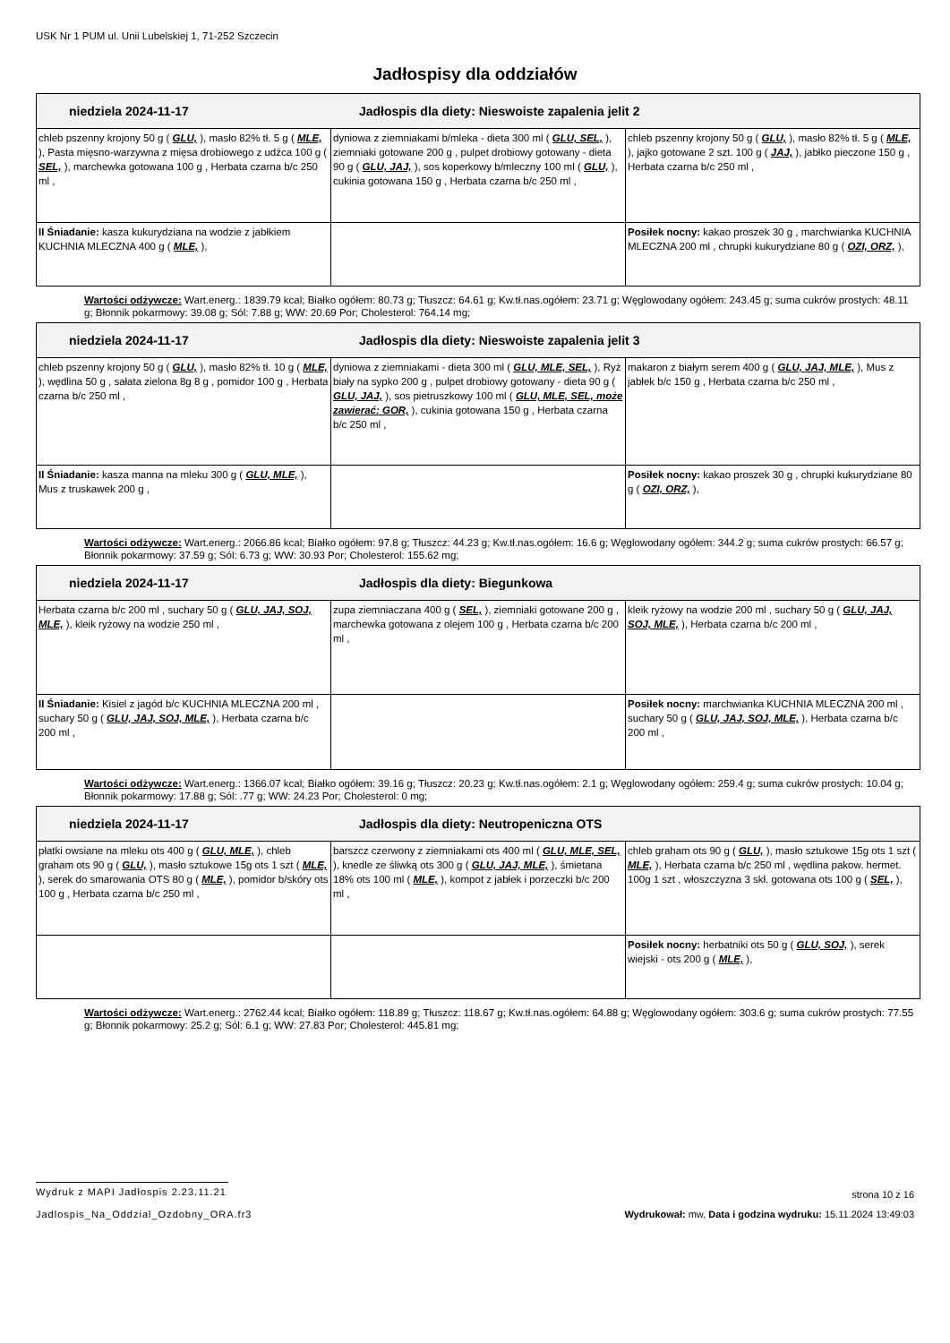USK Nr 1 PUM ul. Unii Lubelskiej 1, 71-252 Szczecin
Jadłospisy dla oddziałów
| niedziela 2024-11-17 Jadłospis dla diety: Nieswoiste zapalenia jelit 2 | | |
| chleb pszenny krojony 50 g ( GLU, ), masło 82% tł. 5 g ( MLE, ), Pasta mięsno-warzywna z mięsa drobiowego z udźca 100 g ( SEL, ), marchewka gotowana 100 g , Herbata czarna b/c 250 ml , | dyniowa z ziemniakami b/mleka - dieta 300 ml ( GLU, SEL, ), ziemniaki gotowane 200 g , pulpet drobiowy gotowany - dieta 90 g ( GLU, JAJ, ), sos koperkowy b/mleczny 100 ml ( GLU, ), cukinia gotowana 150 g , Herbata czarna b/c 250 ml , | chleb pszenny krojony 50 g ( GLU, ), masło 82% tł. 5 g ( MLE, ), jajko gotowane 2 szt. 100 g ( JAJ, ), jabłko pieczone 150 g , Herbata czarna b/c 250 ml , |
| II Śniadanie: kasza kukurydziana na wodzie z jabłkiem KUCHNIA MLECZNA 400 g ( MLE, ), | | Posiłek nocny: kakao proszek 30 g , marchwianka KUCHNIA MLECZNA 200 ml , chrupki kukurydziane 80 g ( OZI, ORZ, ), |
Wartości odżywcze: Wart.energ.: 1839.79 kcal; Białko ogółem: 80.73 g; Tłuszcz: 64.61 g; Kw.tł.nas.ogółem: 23.71 g; Węglowodany ogółem: 243.45 g; suma cukrów prostych: 48.11 g; Błonnik pokarmowy: 39.08 g; Sól: 7.88 g; WW: 20.69 Por; Cholesterol: 764.14 mg;
| niedziela 2024-11-17 Jadłospis dla diety: Nieswoiste zapalenia jelit 3 | | |
| chleb pszenny krojony 50 g ( GLU, ), masło 82% tł. 10 g ( MLE, ), wędlina 50 g , sałata zielona 8g 8 g , pomidor 100 g , Herbata czarna b/c 250 ml , | dyniowa z ziemniakami - dieta 300 ml ( GLU, MLE, SEL, ), Ryż biały na sypko 200 g , pulpet drobiowy gotowany - dieta 90 g ( GLU, JAJ, ), sos pietruszkowy 100 ml ( GLU, MLE, SEL, może zawierać: GOR, ), cukinia gotowana 150 g , Herbata czarna b/c 250 ml , | makaron z białym serem 400 g ( GLU, JAJ, MLE, ), Mus z jabłek b/c 150 g , Herbata czarna b/c 250 ml , |
| II Śniadanie: kasza manna na mleku 300 g ( GLU, MLE, ), Mus z truskawek 200 g , | | Posiłek nocny: kakao proszek 30 g , chrupki kukurydziane 80 g ( OZI, ORZ, ), |
Wartości odżywcze: Wart.energ.: 2066.86 kcal; Białko ogółem: 97.8 g; Tłuszcz: 44.23 g; Kw.tł.nas.ogółem: 16.6 g; Węglowodany ogółem: 344.2 g; suma cukrów prostych: 66.57 g; Błonnik pokarmowy: 37.59 g; Sól: 6.73 g; WW: 30.93 Por; Cholesterol: 155.62 mg;
| niedziela 2024-11-17 Jadłospis dla diety: Biegunkowa | | |
| Herbata czarna b/c 200 ml , suchary 50 g ( GLU, JAJ, SOJ, MLE, ), kleik ryżowy na wodzie 250 ml , | zupa ziemniaczana 400 g ( SEL, ), ziemniaki gotowane 200 g , marchewka gotowana z olejem 100 g , Herbata czarna b/c 200 ml , | kleik ryżowy na wodzie 200 ml , suchary 50 g ( GLU, JAJ, SOJ, MLE, ), Herbata czarna b/c 200 ml , |
| II Śniadanie: Kisiel z jagód b/c KUCHNIA MLECZNA 200 ml , suchary 50 g ( GLU, JAJ, SOJ, MLE, ), Herbata czarna b/c 200 ml , | | Posiłek nocny: marchwianka KUCHNIA MLECZNA 200 ml , suchary 50 g ( GLU, JAJ, SOJ, MLE, ), Herbata czarna b/c 200 ml , |
Wartości odżywcze: Wart.energ.: 1366.07 kcal; Białko ogółem: 39.16 g; Tłuszcz: 20.23 g; Kw.tł.nas.ogółem: 2.1 g; Węglowodany ogółem: 259.4 g; suma cukrów prostych: 10.04 g; Błonnik pokarmowy: 17.88 g; Sól: .77 g; WW: 24.23 Por; Cholesterol: 0 mg;
| niedziela 2024-11-17 Jadłospis dla diety: Neutropeniczna OTS | | |
| płatki owsiane na mleku ots 400 g ( GLU, MLE, ), chleb graham ots 90 g ( GLU, ), masło sztukowe 15g ots 1 szt ( MLE, ), serek do smarowania OTS 80 g ( MLE, ), pomidor b/skóry ots 100 g , Herbata czarna b/c 250 ml , | barszcz czerwony z ziemniakami ots 400 ml ( GLU, MLE, SEL, ), knedle ze śliwką ots 300 g ( GLU, JAJ, MLE, ), śmietana 18% ots 100 ml ( MLE, ), kompot z jabłek i porzeczki b/c 200 ml , | chleb graham ots 90 g ( GLU, ), masło sztukowe 15g ots 1 szt ( MLE, ), Herbata czarna b/c 250 ml , wędlina pakow. hermet. 100g 1 szt , włoszczyzna 3 skł. gotowana ots 100 g ( SEL, ), |
| | | Posiłek nocny: herbatniki ots 50 g ( GLU, SOJ, ), serek wiejski - ots 200 g ( MLE, ), |
Wartości odżywcze: Wart.energ.: 2762.44 kcal; Białko ogółem: 118.89 g; Tłuszcz: 118.67 g; Kw.tł.nas.ogółem: 64.88 g; Węglowodany ogółem: 303.6 g; suma cukrów prostych: 77.55 g; Błonnik pokarmowy: 25.2 g; Sól: 6.1 g; WW: 27.83 Por; Cholesterol: 445.81 mg;
Wydruk z MAPI Jadłospis 2.23.11.21
strona 10 z 16
Jadlospis_Na_Oddzial_Ozdobny_ORA.fr3
Wydrukował: mw, Data i godzina wydruku: 15.11.2024 13:49:03